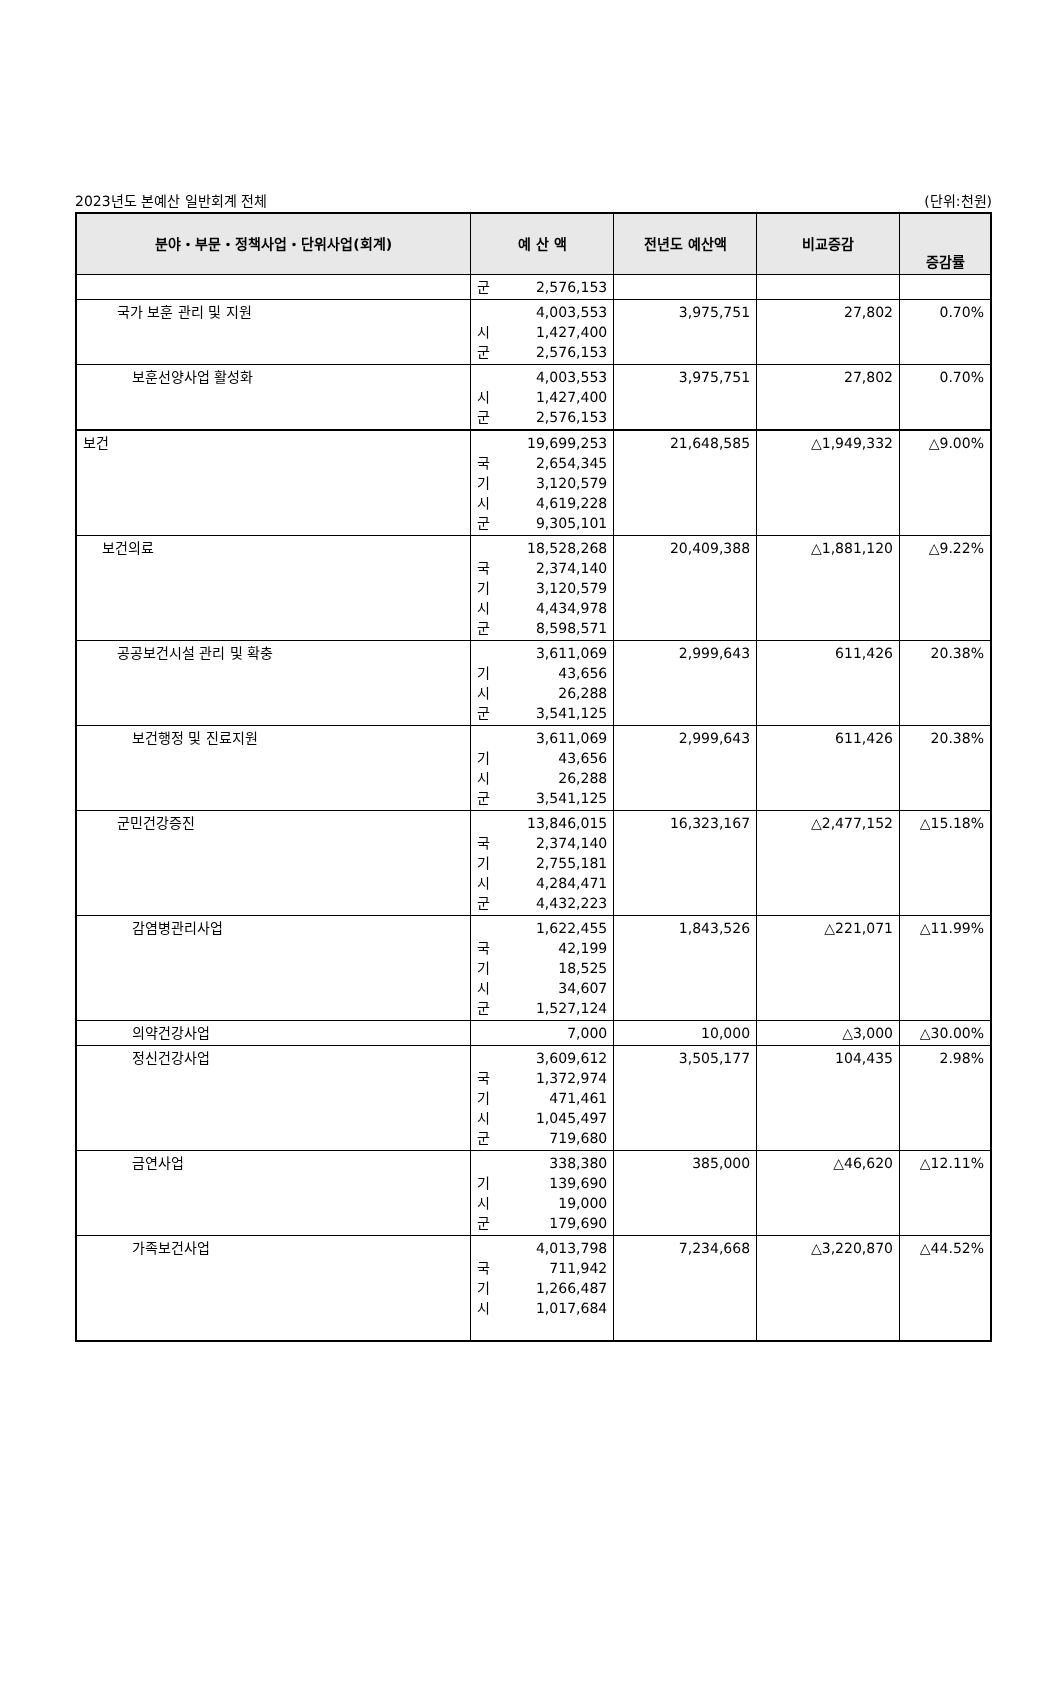2023년도 본예산 일반회계 전체 (단위:천원)
| 분야・부문・정책사업・단위사업(회계) | 예 산 액 | 전년도 예산액 | 비교증감 | 증감률 |
| --- | --- | --- | --- | --- |
| | 군 2,576,153 | | | |
| 국가 보훈 관리 및 지원 | 4,003,553 시 1,427,400 군 2,576,153 | 3,975,751 | 27,802 | 0.70% |
| 보훈선양사업 활성화 | 4,003,553 시 1,427,400 군 2,576,153 | 3,975,751 | 27,802 | 0.70% |
| 보건 | 19,699,253 국 2,654,345 기 3,120,579 시 4,619,228 군 9,305,101 | 21,648,585 | △1,949,332 | △9.00% |
| 보건의료 | 18,528,268 국 2,374,140 기 3,120,579 시 4,434,978 군 8,598,571 | 20,409,388 | △1,881,120 | △9.22% |
| 공공보건시설 관리 및 확충 | 3,611,069 기 43,656 시 26,288 군 3,541,125 | 2,999,643 | 611,426 | 20.38% |
| 보건행정 및 진료지원 | 3,611,069 기 43,656 시 26,288 군 3,541,125 | 2,999,643 | 611,426 | 20.38% |
| 군민건강증진 | 13,846,015 국 2,374,140 기 2,755,181 시 4,284,471 군 4,432,223 | 16,323,167 | △2,477,152 | △15.18% |
| 감염병관리사업 | 1,622,455 국 42,199 기 18,525 시 34,607 군 1,527,124 | 1,843,526 | △221,071 | △11.99% |
| 의약건강사업 | 7,000 | 10,000 | △3,000 | △30.00% |
| 정신건강사업 | 3,609,612 국 1,372,974 기 471,461 시 1,045,497 군 719,680 | 3,505,177 | 104,435 | 2.98% |
| 금연사업 | 338,380 기 139,690 시 19,000 군 179,690 | 385,000 | △46,620 | △12.11% |
| 가족보건사업 | 4,013,798 국 711,942 기 1,266,487 시 1,017,684 | 7,234,668 | △3,220,870 | △44.52% |